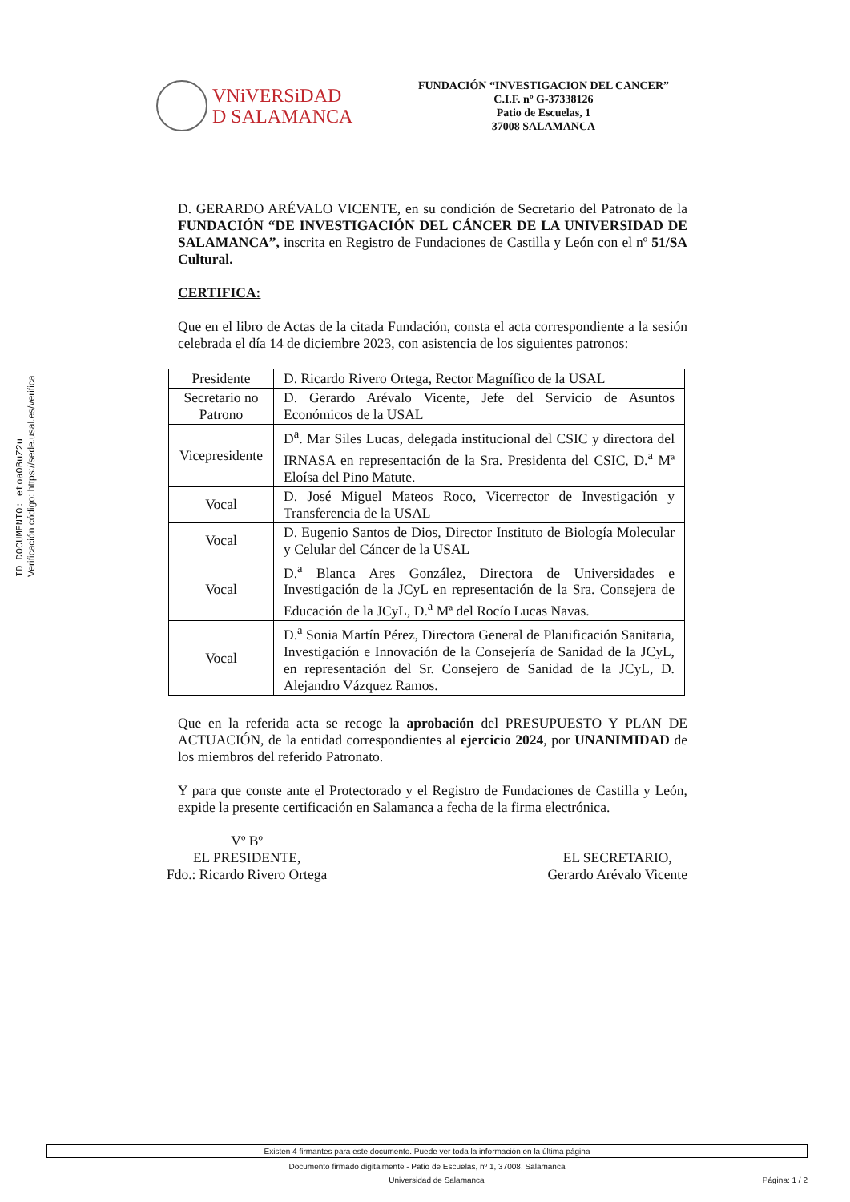ID DOCUMENTO: etoaOBuZ2u
Verificación código: https://sede.usal.es/verifica
VNiVERSiDAD
D SALAMANCA
FUNDACIÓN “INVESTIGACION DEL CANCER”
C.I.F. nº G-37338126
Patio de Escuelas, 1
37008 SALAMANCA
D. GERARDO ARÉVALO VICENTE, en su condición de Secretario del Patronato de la FUNDACIÓN “DE INVESTIGACIÓN DEL CÁNCER DE LA UNIVERSIDAD DE SALAMANCA”, inscrita en Registro de Fundaciones de Castilla y León con el nº 51/SA Cultural.
CERTIFICA:
Que en el libro de Actas de la citada Fundación, consta el acta correspondiente a la sesión celebrada el día 14 de diciembre 2023, con asistencia de los siguientes patronos:
| Presidente | D. Ricardo Rivero Ortega, Rector Magnífico de la USAL |
| Secretario no Patrono | D. Gerardo Arévalo Vicente, Jefe del Servicio de Asuntos Económicos de la USAL |
| Vicepresidente | D<sup>a</sup>. Mar Siles Lucas, delegada institucional del CSIC y directora del IRNASA en representación de la Sra. Presidenta del CSIC, D.<sup>a</sup> Mª Eloísa del Pino Matute. |
| Vocal | D. José Miguel Mateos Roco, Vicerrector de Investigación y Transferencia de la USAL |
| Vocal | D. Eugenio Santos de Dios, Director Instituto de Biología Molecular y Celular del Cáncer de la USAL |
| Vocal | D.<sup>a</sup> Blanca Ares González, Directora de Universidades e Investigación de la JCyL en representación de la Sra. Consejera de Educación de la JCyL, D.<sup>a</sup> Mª del Rocío Lucas Navas. |
| Vocal | D.<sup>a</sup> Sonia Martín Pérez, Directora General de Planificación Sanitaria, Investigación e Innovación de la Consejería de Sanidad de la JCyL, en representación del Sr. Consejero de Sanidad de la JCyL, D. Alejandro Vázquez Ramos. |
Que en la referida acta se recoge la aprobación del PRESUPUESTO Y PLAN DE ACTUACIÓN, de la entidad correspondientes al ejercicio 2024, por UNANIMIDAD de los miembros del referido Patronato.
Y para que conste ante el Protectorado y el Registro de Fundaciones de Castilla y León, expide la presente certificación en Salamanca a fecha de la firma electrónica.
Vº Bº
EL PRESIDENTE,
Fdo.: Ricardo Rivero Ortega
EL SECRETARIO,
Gerardo Arévalo Vicente
Existen 4 firmantes para este documento. Puede ver toda la información en la última página
Documento firmado digitalmente - Patio de Escuelas, nº 1, 37008, Salamanca
Universidad de Salamanca Página: 1 / 2